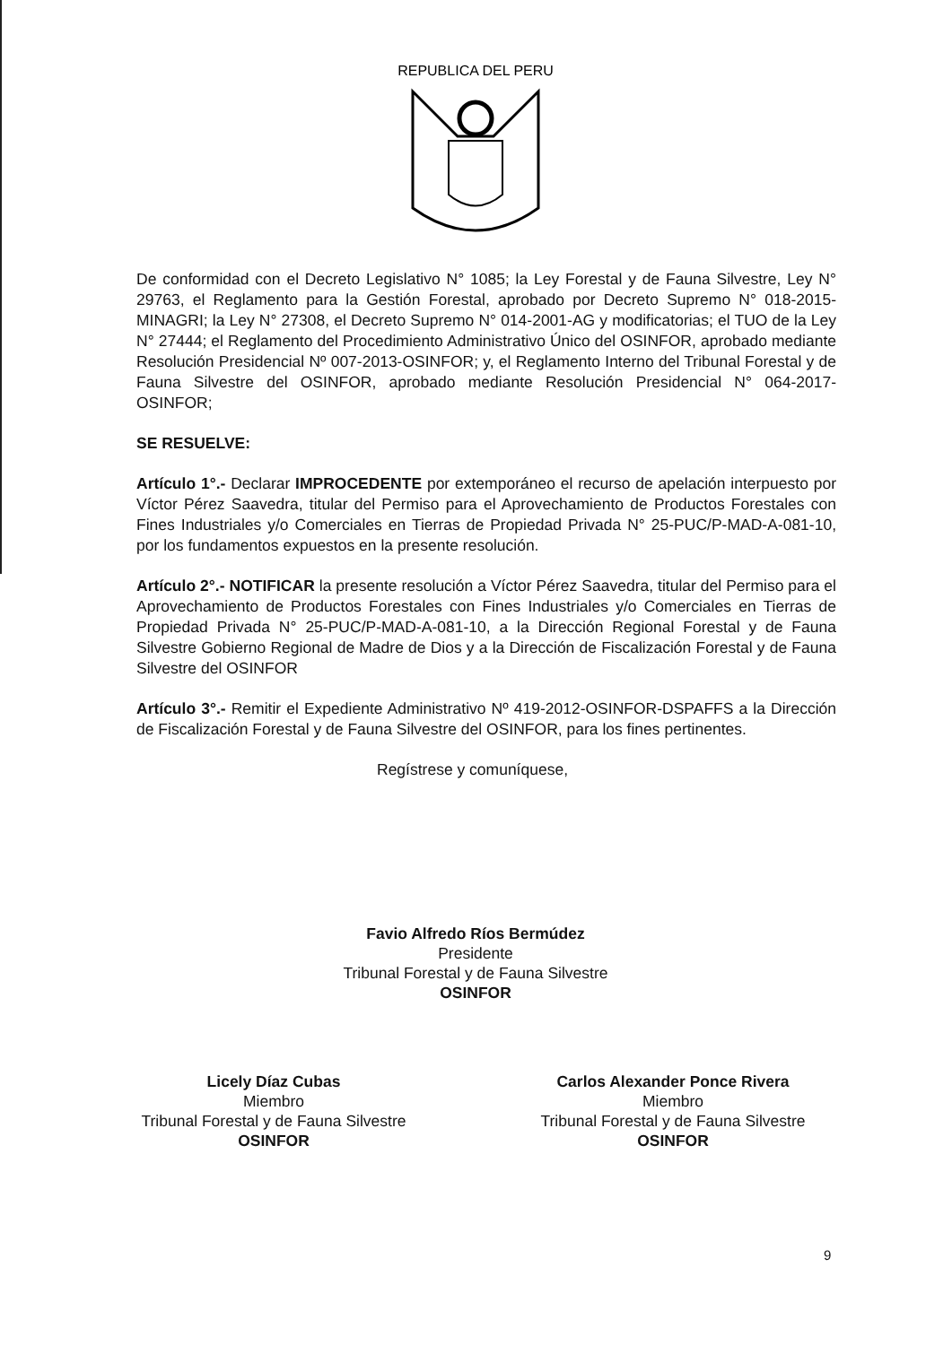REPUBLICA DEL PERU
De conformidad con el Decreto Legislativo N° 1085; la Ley Forestal y de Fauna Silvestre, Ley N° 29763, el Reglamento para la Gestión Forestal, aprobado por Decreto Supremo N° 018-2015-MINAGRI; la Ley N° 27308, el Decreto Supremo N° 014-2001-AG y modificatorias; el TUO de la Ley N° 27444; el Reglamento del Procedimiento Administrativo Único del OSINFOR, aprobado mediante Resolución Presidencial Nº 007-2013-OSINFOR; y, el Reglamento Interno del Tribunal Forestal y de Fauna Silvestre del OSINFOR, aprobado mediante Resolución Presidencial N° 064-2017-OSINFOR;
SE RESUELVE:
Artículo 1°.- Declarar IMPROCEDENTE por extemporáneo el recurso de apelación interpuesto por Víctor Pérez Saavedra, titular del Permiso para el Aprovechamiento de Productos Forestales con Fines Industriales y/o Comerciales en Tierras de Propiedad Privada N° 25-PUC/P-MAD-A-081-10, por los fundamentos expuestos en la presente resolución.
Artículo 2°.- NOTIFICAR la presente resolución a Víctor Pérez Saavedra, titular del Permiso para el Aprovechamiento de Productos Forestales con Fines Industriales y/o Comerciales en Tierras de Propiedad Privada N° 25-PUC/P-MAD-A-081-10, a la Dirección Regional Forestal y de Fauna Silvestre Gobierno Regional de Madre de Dios y a la Dirección de Fiscalización Forestal y de Fauna Silvestre del OSINFOR
Artículo 3°.- Remitir el Expediente Administrativo Nº 419-2012-OSINFOR-DSPAFFS a la Dirección de Fiscalización Forestal y de Fauna Silvestre del OSINFOR, para los fines pertinentes.
Regístrese y comuníquese,
Favio Alfredo Ríos Bermúdez
Presidente
Tribunal Forestal y de Fauna Silvestre
OSINFOR
Licely Díaz Cubas
Miembro
Tribunal Forestal y de Fauna Silvestre
OSINFOR
Carlos Alexander Ponce Rivera
Miembro
Tribunal Forestal y de Fauna Silvestre
OSINFOR
9